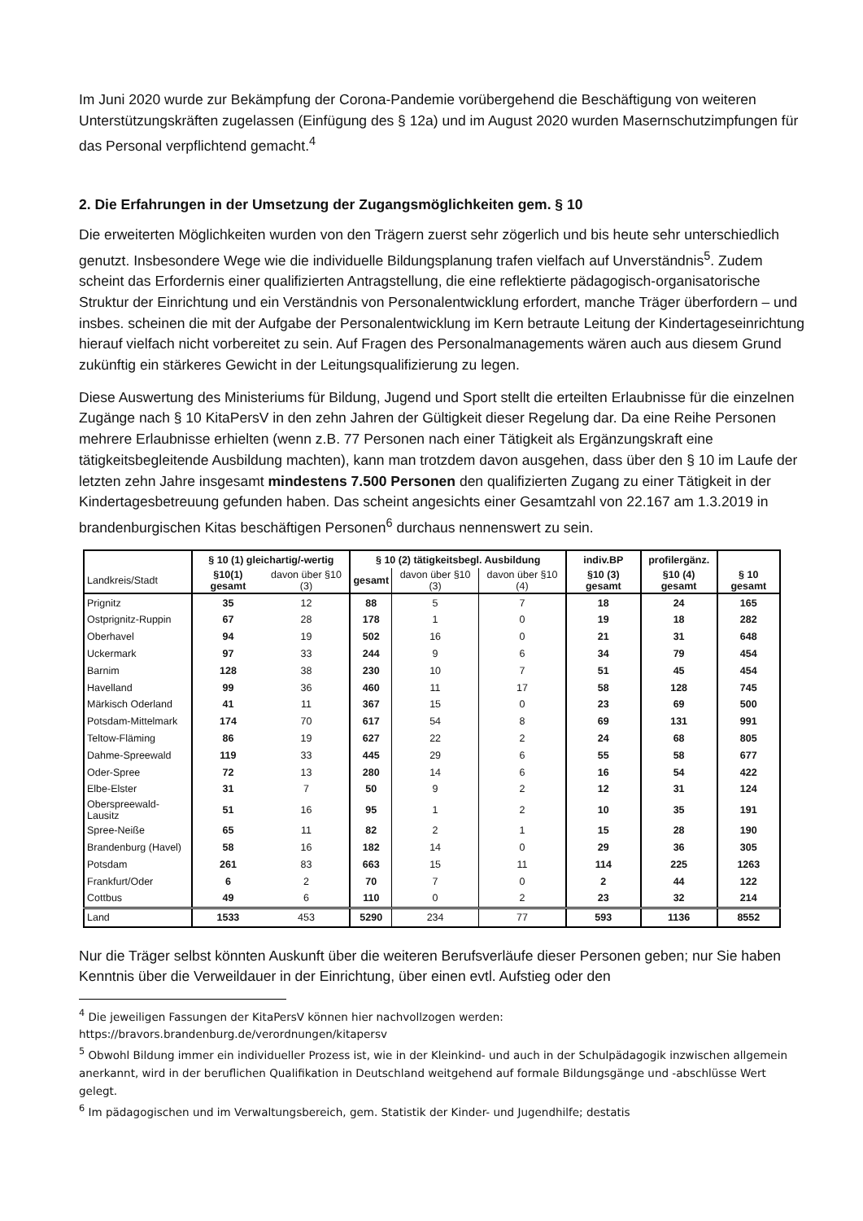Im Juni 2020 wurde zur Bekämpfung der Corona-Pandemie vorübergehend die Beschäftigung von weiteren Unterstützungskräften zugelassen (Einfügung des § 12a) und im August 2020 wurden Masernschutzimpfungen für das Personal verpflichtend gemacht.<sup>4</sup>
2. Die Erfahrungen in der Umsetzung der Zugangsmöglichkeiten gem. § 10
Die erweiterten Möglichkeiten wurden von den Trägern zuerst sehr zögerlich und bis heute sehr unterschiedlich genutzt. Insbesondere Wege wie die individuelle Bildungsplanung trafen vielfach auf Unverständnis<sup>5</sup>. Zudem scheint das Erfordernis einer qualifizierten Antragstellung, die eine reflektierte pädagogisch-organisatorische Struktur der Einrichtung und ein Verständnis von Personalentwicklung erfordert, manche Träger überfordern – und insbes. scheinen die mit der Aufgabe der Personalentwicklung im Kern betraute Leitung der Kindertageseinrichtung hierauf vielfach nicht vorbereitet zu sein. Auf Fragen des Personalmanagements wären auch aus diesem Grund zukünftig ein stärkeres Gewicht in der Leitungsqualifizierung zu legen.
Diese Auswertung des Ministeriums für Bildung, Jugend und Sport stellt die erteilten Erlaubnisse für die einzelnen Zugänge nach § 10 KitaPersV in den zehn Jahren der Gültigkeit dieser Regelung dar. Da eine Reihe Personen mehrere Erlaubnisse erhielten (wenn z.B. 77 Personen nach einer Tätigkeit als Ergänzungskraft eine tätigkeitsbegleitende Ausbildung machten), kann man trotzdem davon ausgehen, dass über den § 10 im Laufe der letzten zehn Jahre insgesamt mindestens 7.500 Personen den qualifizierten Zugang zu einer Tätigkeit in der Kindertagesbetreuung gefunden haben. Das scheint angesichts einer Gesamtzahl von 22.167 am 1.3.2019 in brandenburgischen Kitas beschäftigen Personen<sup>6</sup> durchaus nennenswert zu sein.
| | § 10 (1) gleichartig/-wertig | | § 10 (2) tätigkeitsbegl. Ausbildung | | | indiv.BP | profilergänz. | |
| --- | --- | --- | --- | --- | --- | --- | --- | --- |
| Landkreis/Stadt | §10(1) gesamt | davon über §10 (3) | gesamt | davon über §10 (3) | davon über §10 (4) | §10 (3) gesamt | §10 (4) gesamt | § 10 gesamt |
| Prignitz | 35 | 12 | 88 | 5 | 7 | 18 | 24 | 165 |
| Ostprignitz-Ruppin | 67 | 28 | 178 | 1 | 0 | 19 | 18 | 282 |
| Oberhavel | 94 | 19 | 502 | 16 | 0 | 21 | 31 | 648 |
| Uckermark | 97 | 33 | 244 | 9 | 6 | 34 | 79 | 454 |
| Barnim | 128 | 38 | 230 | 10 | 7 | 51 | 45 | 454 |
| Havelland | 99 | 36 | 460 | 11 | 17 | 58 | 128 | 745 |
| Märkisch Oderland | 41 | 11 | 367 | 15 | 0 | 23 | 69 | 500 |
| Potsdam-Mittelmark | 174 | 70 | 617 | 54 | 8 | 69 | 131 | 991 |
| Teltow-Fläming | 86 | 19 | 627 | 22 | 2 | 24 | 68 | 805 |
| Dahme-Spreewald | 119 | 33 | 445 | 29 | 6 | 55 | 58 | 677 |
| Oder-Spree | 72 | 13 | 280 | 14 | 6 | 16 | 54 | 422 |
| Elbe-Elster | 31 | 7 | 50 | 9 | 2 | 12 | 31 | 124 |
| Oberspreewald-Lausitz | 51 | 16 | 95 | 1 | 2 | 10 | 35 | 191 |
| Spree-Neiße | 65 | 11 | 82 | 2 | 1 | 15 | 28 | 190 |
| Brandenburg (Havel) | 58 | 16 | 182 | 14 | 0 | 29 | 36 | 305 |
| Potsdam | 261 | 83 | 663 | 15 | 11 | 114 | 225 | 1263 |
| Frankfurt/Oder | 6 | 2 | 70 | 7 | 0 | 2 | 44 | 122 |
| Cottbus | 49 | 6 | 110 | 0 | 2 | 23 | 32 | 214 |
| Land | 1533 | 453 | 5290 | 234 | 77 | 593 | 1136 | 8552 |
Nur die Träger selbst könnten Auskunft über die weiteren Berufsverläufe dieser Personen geben; nur Sie haben Kenntnis über die Verweildauer in der Einrichtung, über einen evtl. Aufstieg oder den
<sup>4</sup> Die jeweiligen Fassungen der KitaPersV können hier nachvollzogen werden:
https://bravors.brandenburg.de/verordnungen/kitapersv
<sup>5</sup> Obwohl Bildung immer ein individueller Prozess ist, wie in der Kleinkind- und auch in der Schulpädagogik inzwischen allgemein anerkannt, wird in der beruflichen Qualifikation in Deutschland weitgehend auf formale Bildungsgänge und -abschlüsse Wert gelegt.
<sup>6</sup> Im pädagogischen und im Verwaltungsbereich, gem. Statistik der Kinder- und Jugendhilfe; destatis